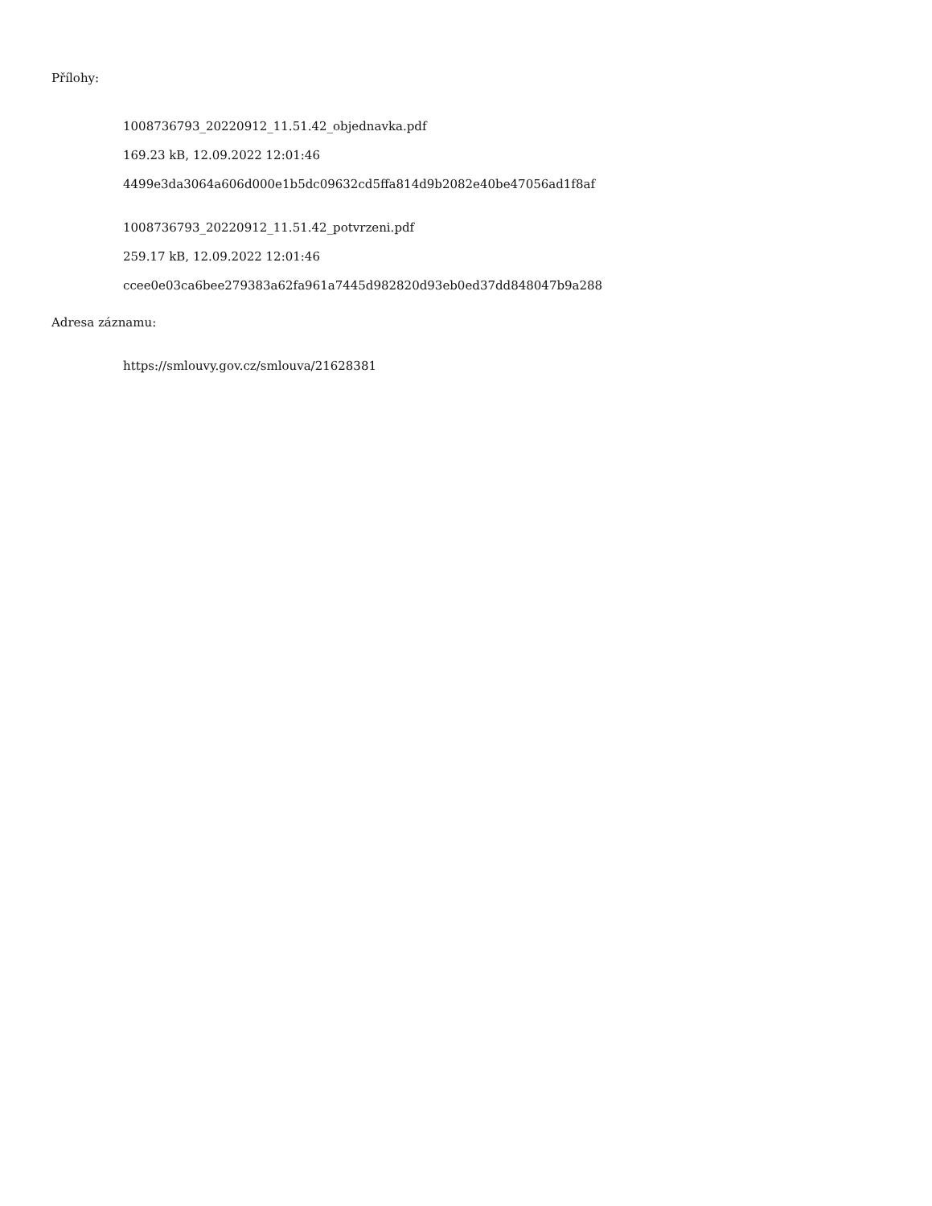Přílohy:
1008736793_20220912_11.51.42_objednavka.pdf
169.23 kB, 12.09.2022 12:01:46
4499e3da3064a606d000e1b5dc09632cd5ffa814d9b2082e40be47056ad1f8af
1008736793_20220912_11.51.42_potvrzeni.pdf
259.17 kB, 12.09.2022 12:01:46
ccee0e03ca6bee279383a62fa961a7445d982820d93eb0ed37dd848047b9a288
Adresa záznamu:
https://smlouvy.gov.cz/smlouva/21628381